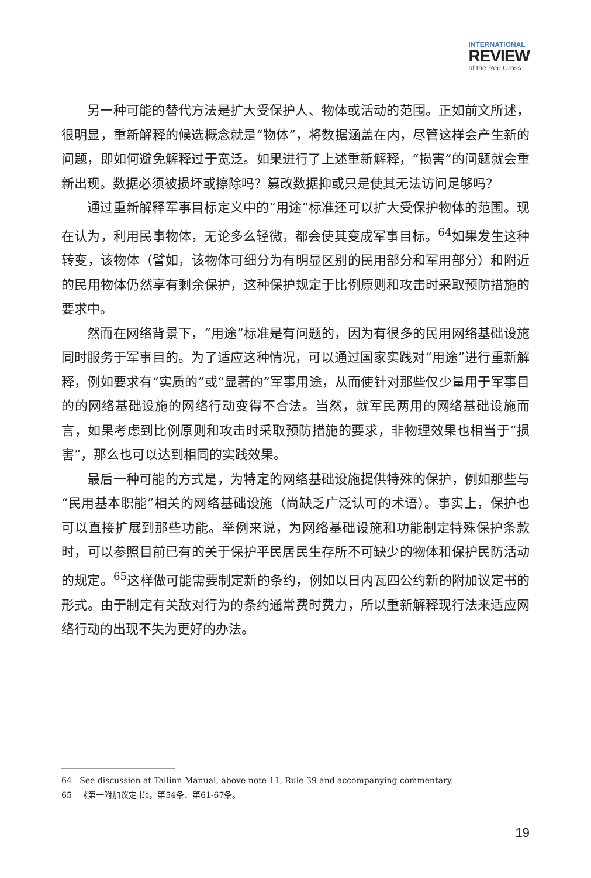INTERNATIONAL
REVIEW
of the Red Cross
另一种可能的替代方法是扩大受保护人、物体或活动的范围。正如前文所述，很明显，重新解释的候选概念就是“物体”，将数据涵盖在内，尽管这样会产生新的问题，即如何避免解释过于宽泛。如果进行了上述重新解释，“损害”的问题就会重新出现。数据必须被损坏或擦除吗？篡改数据抑或只是使其无法访问足够吗？
通过重新解释军事目标定义中的“用途”标准还可以扩大受保护物体的范围。现在认为，利用民事物体，无论多么轻微，都会使其变成军事目标。<sup>64</sup>如果发生这种转变，该物体（譬如，该物体可细分为有明显区别的民用部分和军用部分）和附近的民用物体仍然享有剩余保护，这种保护规定于比例原则和攻击时采取预防措施的要求中。
然而在网络背景下，“用途”标准是有问题的，因为有很多的民用网络基础设施同时服务于军事目的。为了适应这种情况，可以通过国家实践对“用途”进行重新解释，例如要求有“实质的”或“显著的”军事用途，从而使针对那些仅少量用于军事目的的网络基础设施的网络行动变得不合法。当然，就军民两用的网络基础设施而言，如果考虑到比例原则和攻击时采取预防措施的要求，非物理效果也相当于“损害”，那么也可以达到相同的实践效果。
最后一种可能的方式是，为特定的网络基础设施提供特殊的保护，例如那些与“民用基本职能”相关的网络基础设施（尚缺乏广泛认可的术语）。事实上，保护也可以直接扩展到那些功能。举例来说，为网络基础设施和功能制定特殊保护条款时，可以参照目前已有的关于保护平民居民生存所不可缺少的物体和保护民防活动的规定。<sup>65</sup>这样做可能需要制定新的条约，例如以日内瓦四公约新的附加议定书的形式。由于制定有关敌对行为的条约通常费时费力，所以重新解释现行法来适应网络行动的出现不失为更好的办法。
64 See discussion at Tallinn Manual, above note 11, Rule 39 and accompanying commentary.
65 《第一附加议定书》，第54条、第61-67条。
19